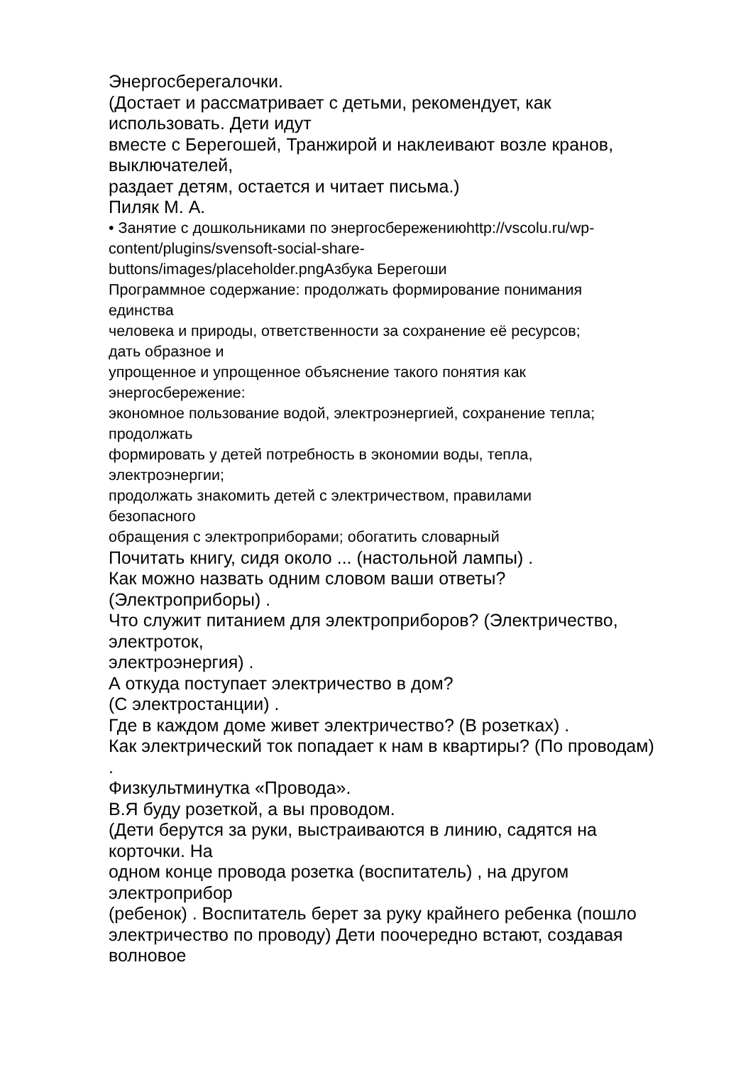Энергосберегалочки.
(Достает и рассматривает с детьми, рекомендует, как
использовать. Дети идут
вместе с Берегошей, Транжирой и наклеивают возле кранов,
выключателей,
раздает детям, остается и читает письма.)
Пиляк М. А.
• Занятие с дошкольниками по энергосбережениюhttp://vscolu.ru/wp-
content/plugins/svensoft-social-share-
buttons/images/placeholder.pngАзбука Берегоши
Программное содержание: продолжать формирование понимания
единства
человека и природы, ответственности за сохранение её ресурсов;
дать образное и
упрощенное и упрощенное объяснение такого понятия как
энергосбережение:
экономное пользование водой, электроэнергией, сохранение тепла;
продолжать
формировать у детей потребность в экономии воды, тепла,
электроэнергии;
продолжать знакомить детей с электричеством, правилами
безопасного
обращения с электроприборами; обогатить словарный
Почитать книгу, сидя около ... (настольной лампы) .
Как можно назвать одним словом ваши ответы?
(Электроприборы) .
Что служит питанием для электроприборов? (Электричество,
электроток,
электроэнергия) .
А откуда поступает электричество в дом?
(С электростанции) .
Где в каждом доме живет электричество? (В розетках) .
Как электрический ток попадает к нам в квартиры? (По проводам)
.
Физкультминутка «Провода».
В.Я буду розеткой, а вы проводом.
(Дети берутся за руки, выстраиваются в линию, садятся на
корточки. На
одном конце провода розетка (воспитатель) , на другом
электроприбор
(ребенок) . Воспитатель берет за руку крайнего ребенка (пошло
электричество по проводу) Дети поочередно встают, создавая
волновое